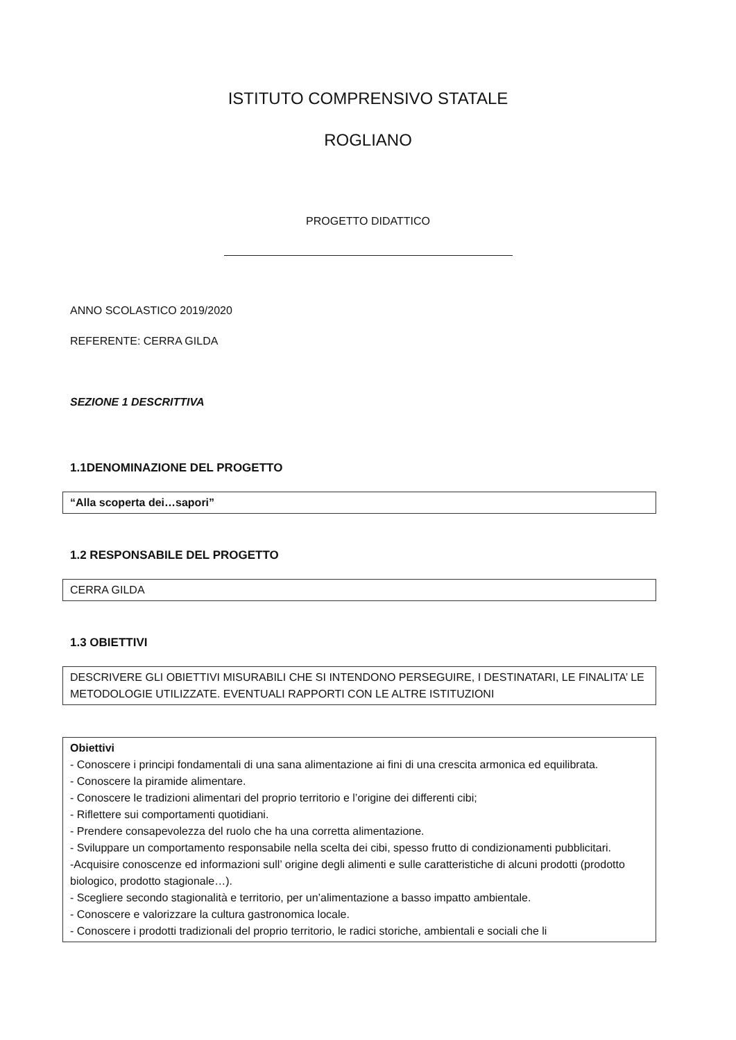ISTITUTO COMPRENSIVO STATALE
ROGLIANO
PROGETTO DIDATTICO
ANNO SCOLASTICO 2019/2020
REFERENTE: CERRA GILDA
SEZIONE 1 DESCRITTIVA
1.1DENOMINAZIONE DEL PROGETTO
“Alla scoperta dei…sapori”
1.2 RESPONSABILE DEL PROGETTO
CERRA GILDA
1.3 OBIETTIVI
DESCRIVERE GLI OBIETTIVI MISURABILI CHE SI INTENDONO PERSEGUIRE, I DESTINATARI, LE FINALITA’ LE METODOLOGIE UTILIZZATE. EVENTUALI RAPPORTI CON LE ALTRE ISTITUZIONI
Obiettivi
- Conoscere i principi fondamentali di una sana alimentazione ai fini di una crescita armonica ed equilibrata.
- Conoscere la piramide alimentare.
- Conoscere le tradizioni alimentari del proprio territorio e l’origine dei differenti cibi;
- Riflettere sui comportamenti quotidiani.
- Prendere consapevolezza del ruolo che ha una corretta alimentazione.
- Sviluppare un comportamento responsabile nella scelta dei cibi, spesso frutto di condizionamenti pubblicitari.
-Acquisire conoscenze ed informazioni sull’ origine degli alimenti e sulle caratteristiche di alcuni prodotti (prodotto biologico, prodotto stagionale…).
- Scegliere secondo stagionalità e territorio, per un’alimentazione a basso impatto ambientale.
- Conoscere e valorizzare la cultura gastronomica locale.
- Conoscere i prodotti tradizionali del proprio territorio, le radici storiche, ambientali e sociali che li